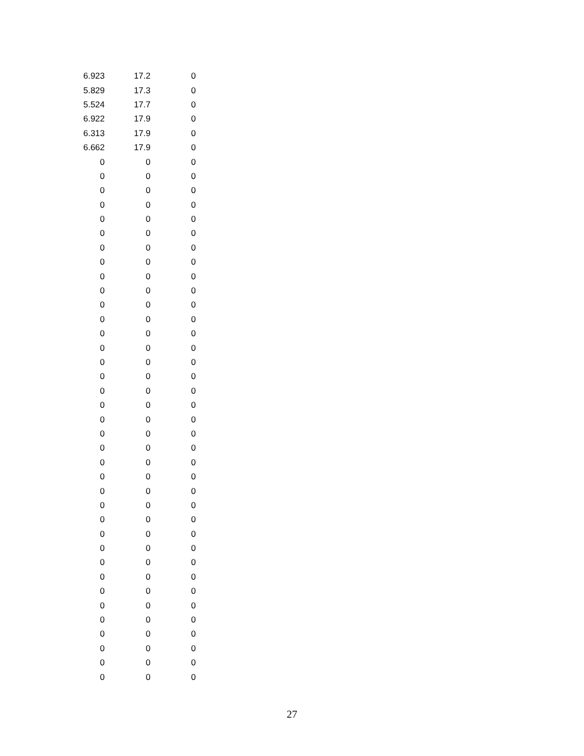| 6.923 | 17.2 | 0 |
| 5.829 | 17.3 | 0 |
| 5.524 | 17.7 | 0 |
| 6.922 | 17.9 | 0 |
| 6.313 | 17.9 | 0 |
| 6.662 | 17.9 | 0 |
| 0 | 0 | 0 |
| 0 | 0 | 0 |
| 0 | 0 | 0 |
| 0 | 0 | 0 |
| 0 | 0 | 0 |
| 0 | 0 | 0 |
| 0 | 0 | 0 |
| 0 | 0 | 0 |
| 0 | 0 | 0 |
| 0 | 0 | 0 |
| 0 | 0 | 0 |
| 0 | 0 | 0 |
| 0 | 0 | 0 |
| 0 | 0 | 0 |
| 0 | 0 | 0 |
| 0 | 0 | 0 |
| 0 | 0 | 0 |
| 0 | 0 | 0 |
| 0 | 0 | 0 |
| 0 | 0 | 0 |
| 0 | 0 | 0 |
| 0 | 0 | 0 |
| 0 | 0 | 0 |
| 0 | 0 | 0 |
| 0 | 0 | 0 |
| 0 | 0 | 0 |
| 0 | 0 | 0 |
| 0 | 0 | 0 |
| 0 | 0 | 0 |
| 0 | 0 | 0 |
| 0 | 0 | 0 |
| 0 | 0 | 0 |
| 0 | 0 | 0 |
| 0 | 0 | 0 |
| 0 | 0 | 0 |
| 0 | 0 | 0 |
| 0 | 0 | 0 |
27